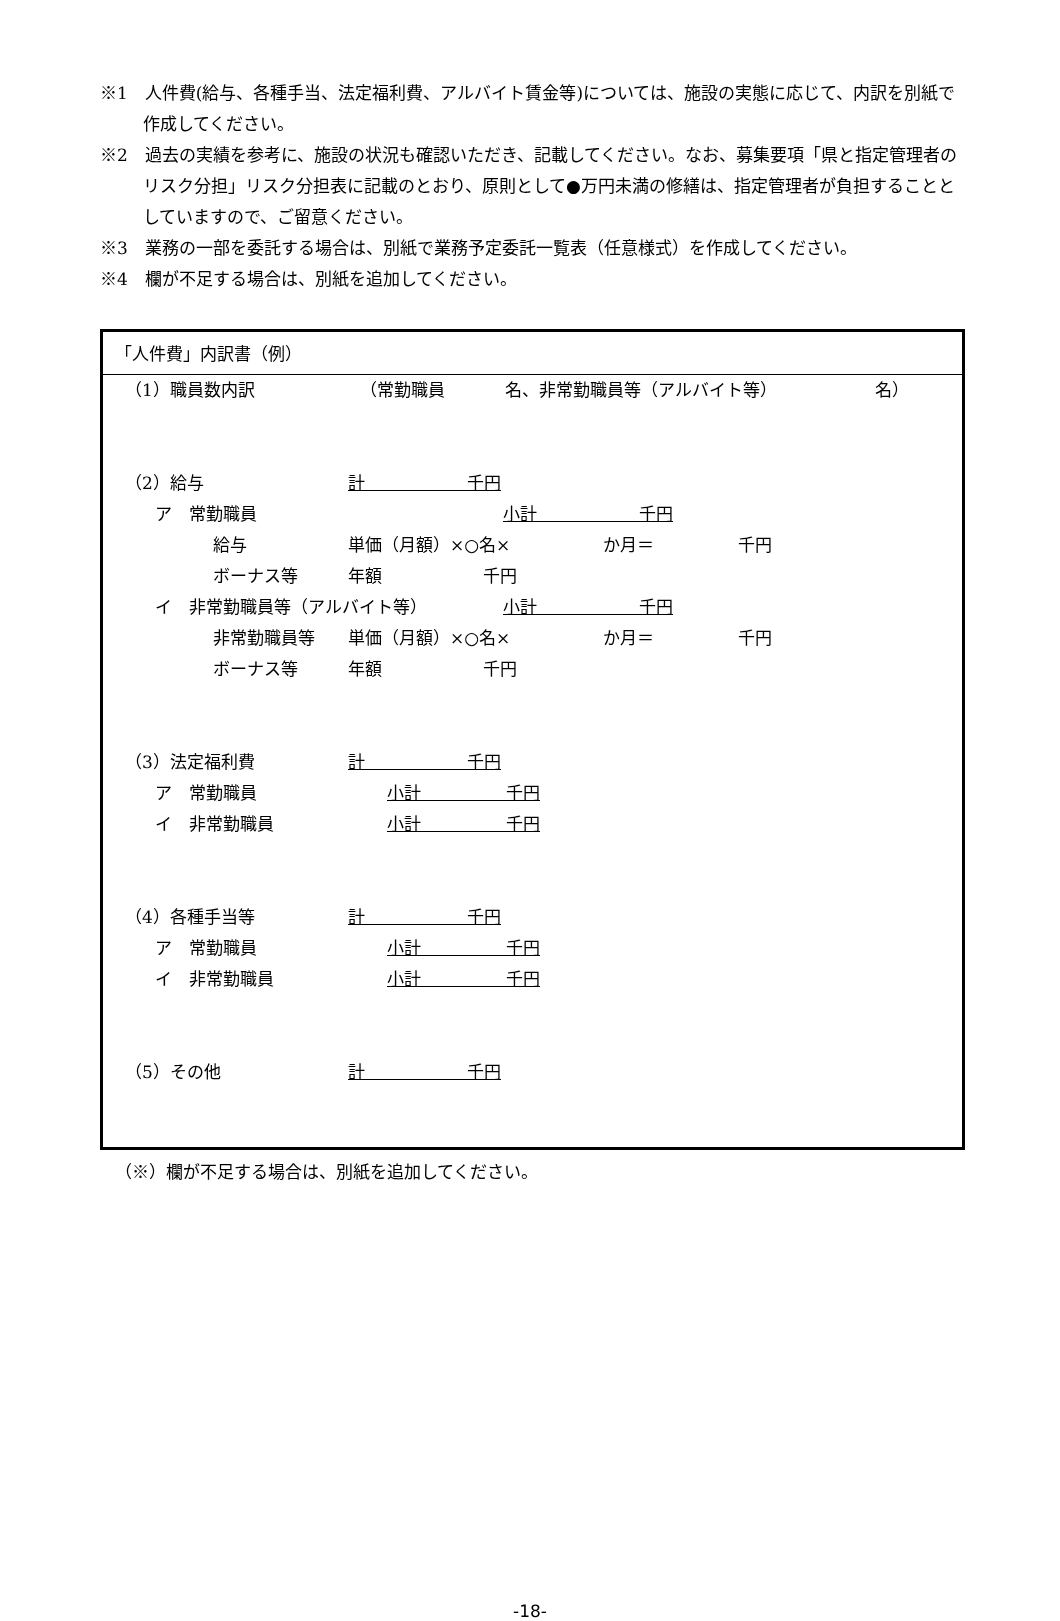※1　人件費(給与、各種手当、法定福利費、アルバイト賃金等)については、施設の実態に応じて、内訳を別紙で作成してください。
※2　過去の実績を参考に、施設の状況も確認いただき、記載してください。なお、募集要項「県と指定管理者のリスク分担」リスク分担表に記載のとおり、原則として●万円未満の修繕は、指定管理者が負担することとしていますので、ご留意ください。
※3　業務の一部を委託する場合は、別紙で業務予定委託一覧表（任意様式）を作成してください。
※4　欄が不足する場合は、別紙を追加してください。
「人件費」内訳書（例）
（1）職員数内訳 （常勤職員 名、非常勤職員等（アルバイト等） 名）
（2）給与 計　　　　　　千円
ア　常勤職員 小計　　　　　　千円
給与 単価（月額）×○名× か月＝ 千円
ボーナス等 年額 千円
イ　非常勤職員等（アルバイト等） 小計　　　　　　千円
非常勤職員等 単価（月額）×○名× か月＝ 千円
ボーナス等 年額 千円
（3）法定福利費 計　　　　　　千円
ア　常勤職員 小計　　　　　千円
イ　非常勤職員 小計　　　　　千円
（4）各種手当等 計　　　　　　千円
ア　常勤職員 小計　　　　　千円
イ　非常勤職員 小計　　　　　千円
（5）その他 計　　　　　　千円
（※）欄が不足する場合は、別紙を追加してください。
-18-